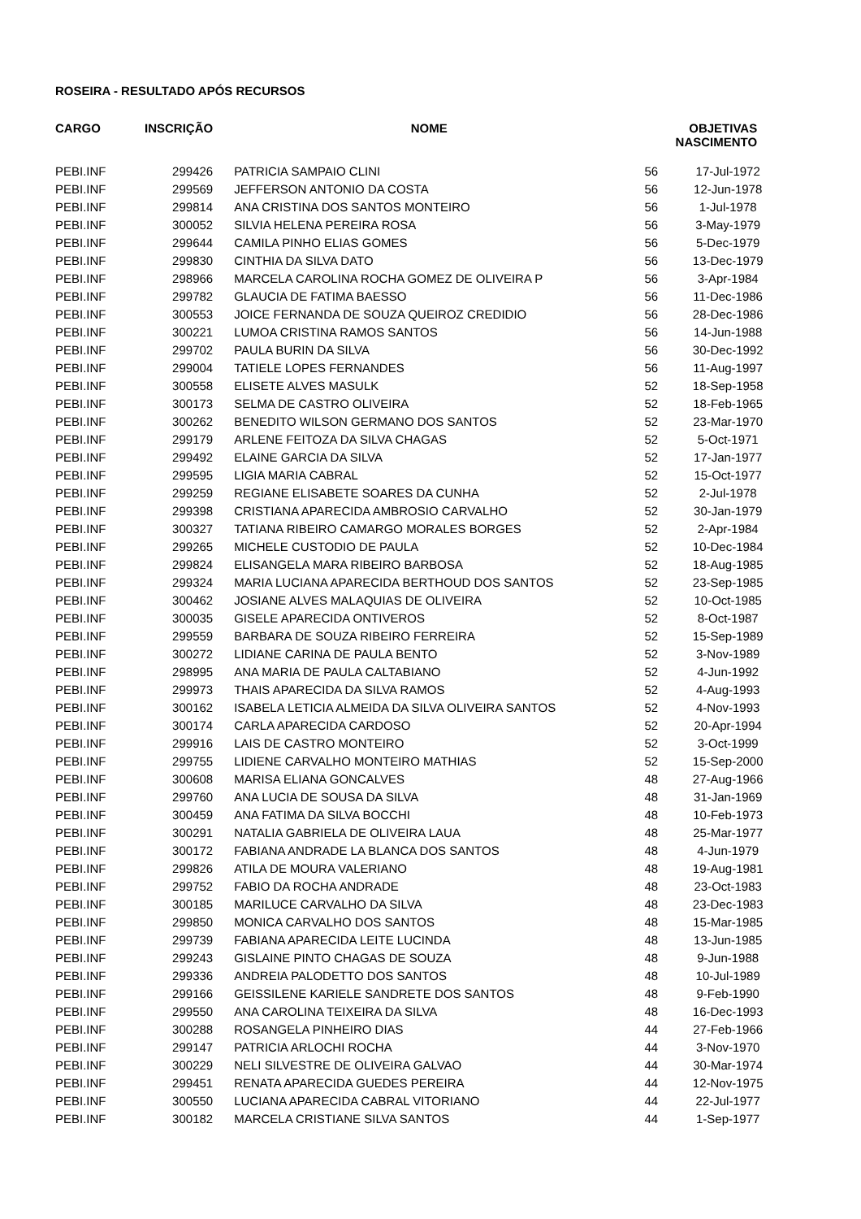ROSEIRA - RESULTADO APÓS RECURSOS
| CARGO | INSCRIÇÃO | NOME | OBJETIVAS NASCIMENTO | |
| --- | --- | --- | --- | --- |
| PEBI.INF | 299426 | PATRICIA SAMPAIO CLINI | 56 | 17-Jul-1972 |
| PEBI.INF | 299569 | JEFFERSON ANTONIO DA COSTA | 56 | 12-Jun-1978 |
| PEBI.INF | 299814 | ANA CRISTINA DOS SANTOS MONTEIRO | 56 | 1-Jul-1978 |
| PEBI.INF | 300052 | SILVIA HELENA PEREIRA ROSA | 56 | 3-May-1979 |
| PEBI.INF | 299644 | CAMILA PINHO ELIAS GOMES | 56 | 5-Dec-1979 |
| PEBI.INF | 299830 | CINTHIA DA SILVA DATO | 56 | 13-Dec-1979 |
| PEBI.INF | 298966 | MARCELA CAROLINA ROCHA GOMEZ DE OLIVEIRA P | 56 | 3-Apr-1984 |
| PEBI.INF | 299782 | GLAUCIA DE FATIMA BAESSO | 56 | 11-Dec-1986 |
| PEBI.INF | 300553 | JOICE FERNANDA DE SOUZA QUEIROZ CREDIDIO | 56 | 28-Dec-1986 |
| PEBI.INF | 300221 | LUMOA CRISTINA RAMOS SANTOS | 56 | 14-Jun-1988 |
| PEBI.INF | 299702 | PAULA BURIN DA SILVA | 56 | 30-Dec-1992 |
| PEBI.INF | 299004 | TATIELE LOPES FERNANDES | 56 | 11-Aug-1997 |
| PEBI.INF | 300558 | ELISETE ALVES MASULK | 52 | 18-Sep-1958 |
| PEBI.INF | 300173 | SELMA DE CASTRO OLIVEIRA | 52 | 18-Feb-1965 |
| PEBI.INF | 300262 | BENEDITO WILSON GERMANO DOS SANTOS | 52 | 23-Mar-1970 |
| PEBI.INF | 299179 | ARLENE FEITOZA DA SILVA CHAGAS | 52 | 5-Oct-1971 |
| PEBI.INF | 299492 | ELAINE GARCIA DA SILVA | 52 | 17-Jan-1977 |
| PEBI.INF | 299595 | LIGIA MARIA CABRAL | 52 | 15-Oct-1977 |
| PEBI.INF | 299259 | REGIANE ELISABETE SOARES DA CUNHA | 52 | 2-Jul-1978 |
| PEBI.INF | 299398 | CRISTIANA APARECIDA AMBROSIO CARVALHO | 52 | 30-Jan-1979 |
| PEBI.INF | 300327 | TATIANA RIBEIRO CAMARGO MORALES BORGES | 52 | 2-Apr-1984 |
| PEBI.INF | 299265 | MICHELE CUSTODIO DE PAULA | 52 | 10-Dec-1984 |
| PEBI.INF | 299824 | ELISANGELA MARA RIBEIRO BARBOSA | 52 | 18-Aug-1985 |
| PEBI.INF | 299324 | MARIA LUCIANA APARECIDA BERTHOUD DOS SANTOS | 52 | 23-Sep-1985 |
| PEBI.INF | 300462 | JOSIANE ALVES MALAQUIAS DE OLIVEIRA | 52 | 10-Oct-1985 |
| PEBI.INF | 300035 | GISELE APARECIDA ONTIVEROS | 52 | 8-Oct-1987 |
| PEBI.INF | 299559 | BARBARA DE SOUZA RIBEIRO FERREIRA | 52 | 15-Sep-1989 |
| PEBI.INF | 300272 | LIDIANE CARINA DE PAULA BENTO | 52 | 3-Nov-1989 |
| PEBI.INF | 298995 | ANA MARIA DE PAULA CALTABIANO | 52 | 4-Jun-1992 |
| PEBI.INF | 299973 | THAIS APARECIDA DA SILVA RAMOS | 52 | 4-Aug-1993 |
| PEBI.INF | 300162 | ISABELA LETICIA ALMEIDA DA SILVA OLIVEIRA SANTOS | 52 | 4-Nov-1993 |
| PEBI.INF | 300174 | CARLA APARECIDA CARDOSO | 52 | 20-Apr-1994 |
| PEBI.INF | 299916 | LAIS DE CASTRO MONTEIRO | 52 | 3-Oct-1999 |
| PEBI.INF | 299755 | LIDIENE CARVALHO MONTEIRO MATHIAS | 52 | 15-Sep-2000 |
| PEBI.INF | 300608 | MARISA ELIANA GONCALVES | 48 | 27-Aug-1966 |
| PEBI.INF | 299760 | ANA LUCIA DE SOUSA DA SILVA | 48 | 31-Jan-1969 |
| PEBI.INF | 300459 | ANA FATIMA DA SILVA BOCCHI | 48 | 10-Feb-1973 |
| PEBI.INF | 300291 | NATALIA GABRIELA DE OLIVEIRA LAUA | 48 | 25-Mar-1977 |
| PEBI.INF | 300172 | FABIANA ANDRADE LA BLANCA DOS SANTOS | 48 | 4-Jun-1979 |
| PEBI.INF | 299826 | ATILA DE MOURA VALERIANO | 48 | 19-Aug-1981 |
| PEBI.INF | 299752 | FABIO DA ROCHA ANDRADE | 48 | 23-Oct-1983 |
| PEBI.INF | 300185 | MARILUCE CARVALHO DA SILVA | 48 | 23-Dec-1983 |
| PEBI.INF | 299850 | MONICA CARVALHO DOS SANTOS | 48 | 15-Mar-1985 |
| PEBI.INF | 299739 | FABIANA APARECIDA LEITE LUCINDA | 48 | 13-Jun-1985 |
| PEBI.INF | 299243 | GISLAINE PINTO CHAGAS DE SOUZA | 48 | 9-Jun-1988 |
| PEBI.INF | 299336 | ANDREIA PALODETTO DOS SANTOS | 48 | 10-Jul-1989 |
| PEBI.INF | 299166 | GEISSILENE KARIELE SANDRETE DOS SANTOS | 48 | 9-Feb-1990 |
| PEBI.INF | 299550 | ANA CAROLINA TEIXEIRA DA SILVA | 48 | 16-Dec-1993 |
| PEBI.INF | 300288 | ROSANGELA PINHEIRO DIAS | 44 | 27-Feb-1966 |
| PEBI.INF | 299147 | PATRICIA ARLOCHI ROCHA | 44 | 3-Nov-1970 |
| PEBI.INF | 300229 | NELI SILVESTRE DE OLIVEIRA GALVAO | 44 | 30-Mar-1974 |
| PEBI.INF | 299451 | RENATA APARECIDA GUEDES PEREIRA | 44 | 12-Nov-1975 |
| PEBI.INF | 300550 | LUCIANA APARECIDA CABRAL VITORIANO | 44 | 22-Jul-1977 |
| PEBI.INF | 300182 | MARCELA CRISTIANE SILVA SANTOS | 44 | 1-Sep-1977 |